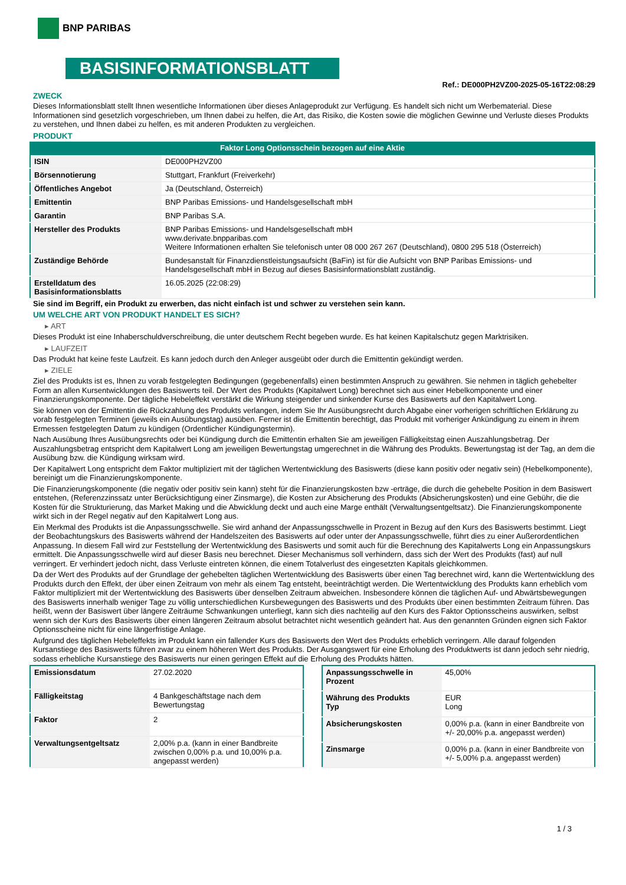BNP PARIBAS
BASISINFORMATIONSBLATT
Ref.: DE000PH2VZ00-2025-05-16T22:08:29
ZWECK
Dieses Informationsblatt stellt Ihnen wesentliche Informationen über dieses Anlageprodukt zur Verfügung. Es handelt sich nicht um Werbematerial. Diese Informationen sind gesetzlich vorgeschrieben, um Ihnen dabei zu helfen, die Art, das Risiko, die Kosten sowie die möglichen Gewinne und Verluste dieses Produkts zu verstehen, und Ihnen dabei zu helfen, es mit anderen Produkten zu vergleichen.
PRODUKT
Faktor Long Optionsschein bezogen auf eine Aktie
| ISIN | DE000PH2VZ00 |
| Börsennotierung | Stuttgart, Frankfurt (Freiverkehr) |
| Öffentliches Angebot | Ja (Deutschland, Österreich) |
| Emittentin | BNP Paribas Emissions- und Handelsgesellschaft mbH |
| Garantin | BNP Paribas S.A. |
| Hersteller des Produkts | BNP Paribas Emissions- und Handelsgesellschaft mbH www.derivate.bnpparibas.com Weitere Informationen erhalten Sie telefonisch unter 08 000 267 267 (Deutschland), 0800 295 518 (Österreich) |
| Zuständige Behörde | Bundesanstalt für Finanzdienstleistungsaufsicht (BaFin) ist für die Aufsicht von BNP Paribas Emissions- und Handelsgesellschaft mbH in Bezug auf dieses Basisinformationsblatt zuständig. |
| Erstelldatum des Basisinformationsblatts | 16.05.2025 (22:08:29) |
Sie sind im Begriff, ein Produkt zu erwerben, das nicht einfach ist und schwer zu verstehen sein kann.
UM WELCHE ART VON PRODUKT HANDELT ES SICH?
▸ ART
Dieses Produkt ist eine Inhaberschuldverschreibung, die unter deutschem Recht begeben wurde. Es hat keinen Kapitalschutz gegen Marktrisiken.
▸ LAUFZEIT
Das Produkt hat keine feste Laufzeit. Es kann jedoch durch den Anleger ausgeübt oder durch die Emittentin gekündigt werden.
▸ ZIELE
Ziel des Produkts ist es, Ihnen zu vorab festgelegten Bedingungen (gegebenenfalls) einen bestimmten Anspruch zu gewähren. Sie nehmen in täglich gehebelter Form an allen Kursentwicklungen des Basiswerts teil. Der Wert des Produkts (Kapitalwert Long) berechnet sich aus einer Hebelkomponente und einer Finanzierungskomponente. Der tägliche Hebeleffekt verstärkt die Wirkung steigender und sinkender Kurse des Basiswerts auf den Kapitalwert Long.
Sie können von der Emittentin die Rückzahlung des Produkts verlangen, indem Sie Ihr Ausübungsrecht durch Abgabe einer vorherigen schriftlichen Erklärung zu vorab festgelegten Terminen (jeweils ein Ausübungstag) ausüben. Ferner ist die Emittentin berechtigt, das Produkt mit vorheriger Ankündigung zu einem in ihrem Ermessen festgelegten Datum zu kündigen (Ordentlicher Kündigungstermin).
Nach Ausübung Ihres Ausübungsrechts oder bei Kündigung durch die Emittentin erhalten Sie am jeweiligen Fälligkeitstag einen Auszahlungsbetrag. Der Auszahlungsbetrag entspricht dem Kapitalwert Long am jeweiligen Bewertungstag umgerechnet in die Währung des Produkts. Bewertungstag ist der Tag, an dem die Ausübung bzw. die Kündigung wirksam wird.
Der Kapitalwert Long entspricht dem Faktor multipliziert mit der täglichen Wertentwicklung des Basiswerts (diese kann positiv oder negativ sein) (Hebelkomponente), bereinigt um die Finanzierungskomponente.
Die Finanzierungskomponente (die negativ oder positiv sein kann) steht für die Finanzierungskosten bzw -erträge, die durch die gehebelte Position in dem Basiswert entstehen, (Referenzzinssatz unter Berücksichtigung einer Zinsmarge), die Kosten zur Absicherung des Produkts (Absicherungskosten) und eine Gebühr, die die Kosten für die Strukturierung, das Market Making und die Abwicklung deckt und auch eine Marge enthält (Verwaltungsentgeltsatz). Die Finanzierungskomponente wirkt sich in der Regel negativ auf den Kapitalwert Long aus.
Ein Merkmal des Produkts ist die Anpassungsschwelle. Sie wird anhand der Anpassungsschwelle in Prozent in Bezug auf den Kurs des Basiswerts bestimmt. Liegt der Beobachtungskurs des Basiswerts während der Handelszeiten des Basiswerts auf oder unter der Anpassungsschwelle, führt dies zu einer Außerordentlichen Anpassung. In diesem Fall wird zur Feststellung der Wertentwicklung des Basiswerts und somit auch für die Berechnung des Kapitalwerts Long ein Anpassungskurs ermittelt. Die Anpassungsschwelle wird auf dieser Basis neu berechnet. Dieser Mechanismus soll verhindern, dass sich der Wert des Produkts (fast) auf null verringert. Er verhindert jedoch nicht, dass Verluste eintreten können, die einem Totalverlust des eingesetzten Kapitals gleichkommen.
Da der Wert des Produkts auf der Grundlage der gehebelten täglichen Wertentwicklung des Basiswerts über einen Tag berechnet wird, kann die Wertentwicklung des Produkts durch den Effekt, der über einen Zeitraum von mehr als einem Tag entsteht, beeinträchtigt werden. Die Wertentwicklung des Produkts kann erheblich vom Faktor multipliziert mit der Wertentwicklung des Basiswerts über denselben Zeitraum abweichen. Insbesondere können die täglichen Auf- und Abwärtsbewegungen des Basiswerts innerhalb weniger Tage zu völlig unterschiedlichen Kursbewegungen des Basiswerts und des Produkts über einen bestimmten Zeitraum führen. Das heißt, wenn der Basiswert über längere Zeiträume Schwankungen unterliegt, kann sich dies nachteilig auf den Kurs des Faktor Optionsscheins auswirken, selbst wenn sich der Kurs des Basiswerts über einen längeren Zeitraum absolut betrachtet nicht wesentlich geändert hat. Aus den genannten Gründen eignen sich Faktor Optionsscheine nicht für eine längerfristige Anlage.
Aufgrund des täglichen Hebeleffekts im Produkt kann ein fallender Kurs des Basiswerts den Wert des Produkts erheblich verringern. Alle darauf folgenden Kursanstiege des Basiswerts führen zwar zu einem höheren Wert des Produkts. Der Ausgangswert für eine Erholung des Produktwerts ist dann jedoch sehr niedrig, sodass erhebliche Kursanstiege des Basiswerts nur einen geringen Effekt auf die Erholung des Produkts hätten.
| Emissionsdatum | 27.02.2020 |
| Fälligkeitstag | 4 Bankgeschäftstage nach dem Bewertungstag |
| Faktor | 2 |
| Verwaltungsentgeltsatz | 2,00% p.a. (kann in einer Bandbreite zwischen 0,00% p.a. und 10,00% p.a. angepasst werden) |
| Anpassungsschwelle in Prozent | 45,00% |
| Währung des Produkts Typ | EUR Long |
| Absicherungskosten | 0,00% p.a. (kann in einer Bandbreite von +/- 20,00% p.a. angepasst werden) |
| Zinsmarge | 0,00% p.a. (kann in einer Bandbreite von +/- 5,00% p.a. angepasst werden) |
1 / 3